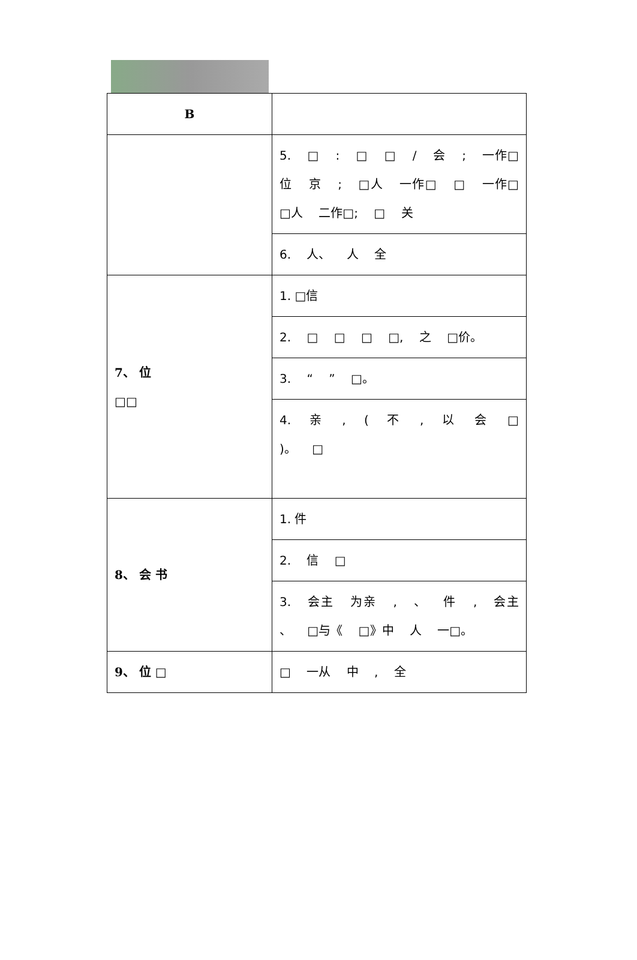| B | |
| | 5. □ : □ □ / 会 ; 一作□ 位 京 ; □人 一作□ □ 一作□ □人 二作□; □ 关 |
| | 6. 人、 人 全 |
| 7、 位 □□ | 1. □信 |
| | 2. □ □ □ □, 之 □价。 |
| | 3. “ ” □。 |
| | 4. 亲 , ( 不 , 以 会 □ )。 □ |
| 8、 会 书 | 1. 件 |
| | 2. 信 □ |
| | 3. 会主 为亲 , 、 件 , 会主 、 □与《 □》中 人 一□。 |
| 9、 位 □ | □ 一从 中 , 全 |